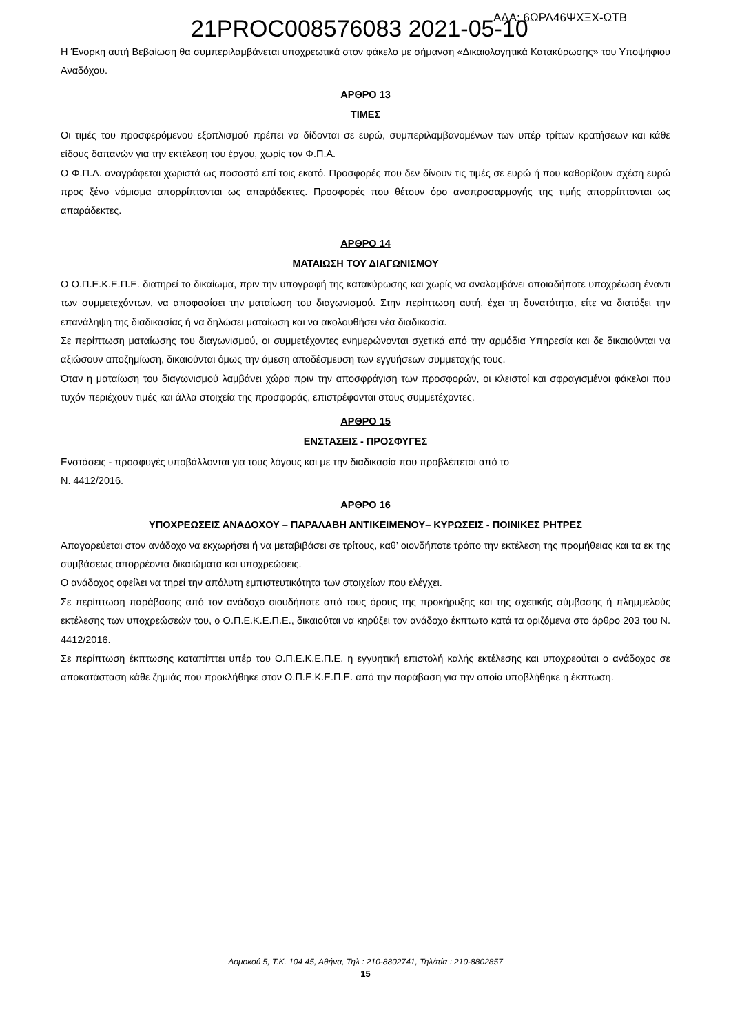21PROC008576083 2021-05-10 ΑΔΑ: 6ΩΡΛ46ΨΧΞΧ-ΩΤΒ
Η Ένορκη αυτή Βεβαίωση θα συμπεριλαμβάνεται υποχρεωτικά στον φάκελο με σήμανση «Δικαιολογητικά Κατακύρωσης» του Υποψήφιου Αναδόχου.
ΑΡΘΡΟ 13
ΤΙΜΕΣ
Οι τιμές του προσφερόμενου εξοπλισμού πρέπει να δίδονται σε ευρώ, συμπεριλαμβανομένων των υπέρ τρίτων κρατήσεων και κάθε είδους δαπανών για την εκτέλεση του έργου, χωρίς τον Φ.Π.Α.
Ο Φ.Π.Α. αναγράφεται χωριστά ως ποσοστό επί τοις εκατό. Προσφορές που δεν δίνουν τις τιμές σε ευρώ ή που καθορίζουν σχέση ευρώ προς ξένο νόμισμα απορρίπτονται ως απαράδεκτες. Προσφορές που θέτουν όρο αναπροσαρμογής της τιμής απορρίπτονται ως απαράδεκτες.
ΑΡΘΡΟ 14
ΜΑΤΑΙΩΣΗ ΤΟΥ ΔΙΑΓΩΝΙΣΜΟΥ
Ο Ο.Π.Ε.Κ.Ε.Π.Ε. διατηρεί το δικαίωμα, πριν την υπογραφή της κατακύρωσης και χωρίς να αναλαμβάνει οποιαδήποτε υποχρέωση έναντι των συμμετεχόντων, να αποφασίσει την ματαίωση του διαγωνισμού. Στην περίπτωση αυτή, έχει τη δυνατότητα, είτε να διατάξει την επανάληψη της διαδικασίας ή να δηλώσει ματαίωση και να ακολουθήσει νέα διαδικασία.
Σε περίπτωση ματαίωσης του διαγωνισμού, οι συμμετέχοντες ενημερώνονται σχετικά από την αρμόδια Υπηρεσία και δε δικαιούνται να αξιώσουν αποζημίωση, δικαιούνται όμως την άμεση αποδέσμευση των εγγυήσεων συμμετοχής τους.
Όταν η ματαίωση του διαγωνισμού λαμβάνει χώρα πριν την αποσφράγιση των προσφορών, οι κλειστοί και σφραγισμένοι φάκελοι που τυχόν περιέχουν τιμές και άλλα στοιχεία της προσφοράς, επιστρέφονται στους συμμετέχοντες.
ΑΡΘΡΟ 15
ΕΝΣΤΑΣΕΙΣ - ΠΡΟΣΦΥΓΕΣ
Ενστάσεις - προσφυγές υποβάλλονται για τους λόγους και με την διαδικασία που προβλέπεται από το
Ν. 4412/2016.
ΑΡΘΡΟ 16
ΥΠΟΧΡΕΩΣΕΙΣ ΑΝΑΔΟΧΟΥ – ΠΑΡΑΛΑΒΗ ΑΝΤΙΚΕΙΜΕΝΟΥ– ΚΥΡΩΣΕΙΣ - ΠΟΙΝΙΚΕΣ ΡΗΤΡΕΣ
Απαγορεύεται στον ανάδοχο να εκχωρήσει ή να μεταβιβάσει σε τρίτους, καθ’ οιονδήποτε τρόπο την εκτέλεση της προμήθειας και τα εκ της συμβάσεως απορρέοντα δικαιώματα και υποχρεώσεις.
Ο ανάδοχος οφείλει να τηρεί την απόλυτη εμπιστευτικότητα των στοιχείων που ελέγχει.
Σε περίπτωση παράβασης από τον ανάδοχο οιουδήποτε από τους όρους της προκήρυξης και της σχετικής σύμβασης ή πλημμελούς εκτέλεσης των υποχρεώσεών του, ο Ο.Π.Ε.Κ.Ε.Π.Ε., δικαιούται να κηρύξει τον ανάδοχο έκπτωτο κατά τα οριζόμενα στο άρθρο 203 του Ν. 4412/2016.
Σε περίπτωση έκπτωσης καταπίπτει υπέρ του Ο.Π.Ε.Κ.Ε.Π.Ε. η εγγυητική επιστολή καλής εκτέλεσης και υποχρεούται ο ανάδοχος σε αποκατάσταση κάθε ζημιάς που προκλήθηκε στον Ο.Π.Ε.Κ.Ε.Π.Ε. από την παράβαση για την οποία υποβλήθηκε η έκπτωση.
Δομοκού 5, Τ.Κ. 104 45, Αθήνα, Τηλ : 210-8802741, Τηλ/πία : 210-8802857
15